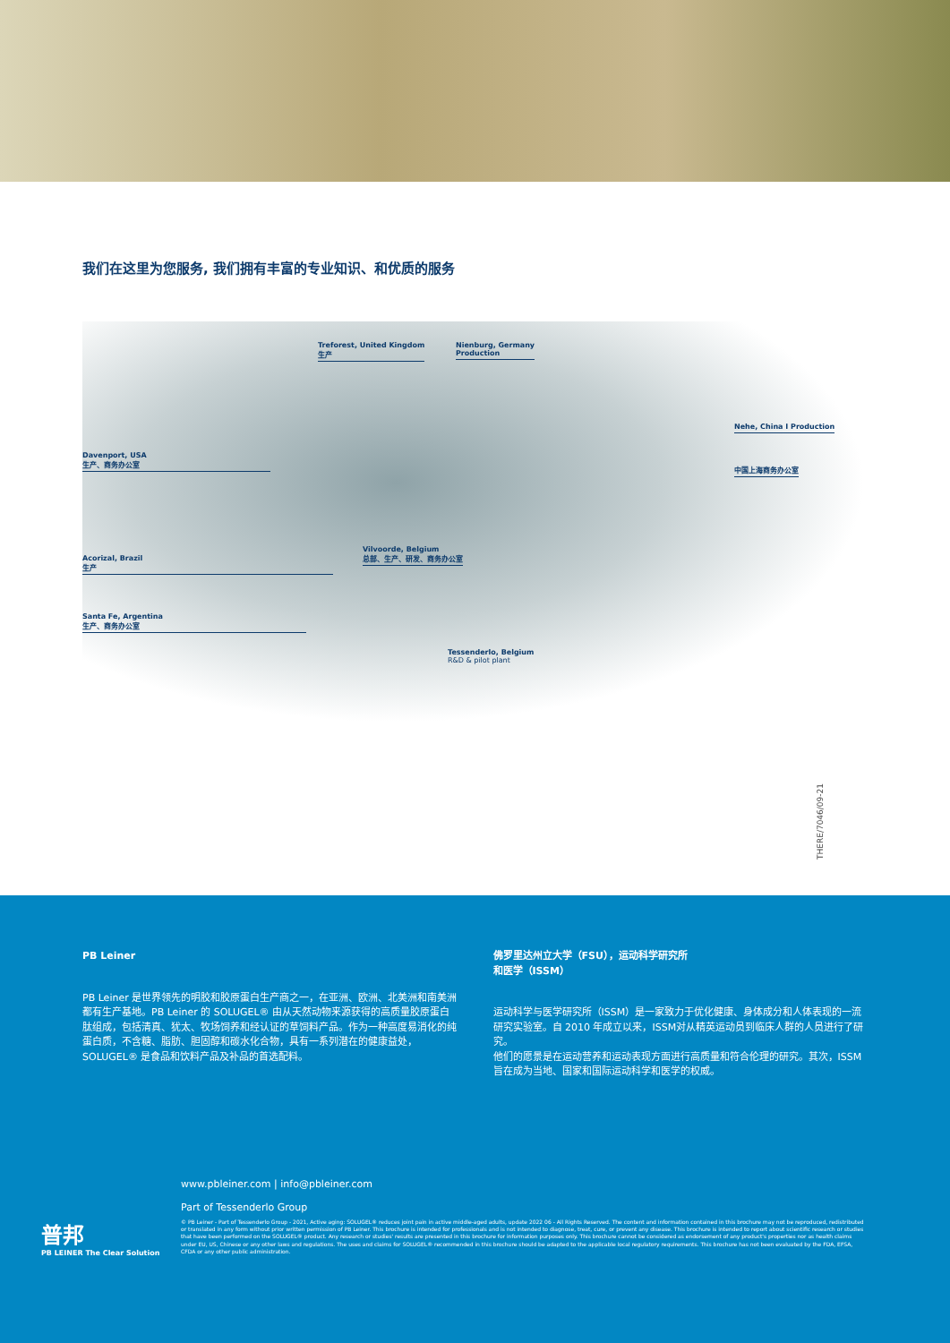我们在这里为您服务, 我们拥有丰富的专业知识、和优质的服务
Treforest, United Kingdom
生产
Nienburg, Germany
Production
Davenport, USA
生产、商务办公室
Nehe, China I Production
中国上海商务办公室
Acorizal, Brazil
生产
Vilvoorde, Belgium
总部、生产、研发、商务办公室
Santa Fe, Argentina
生产、商务办公室
Tessenderlo, Belgium
R&D & pilot plant
THERE/7046/09-21
PB Leiner
PB Leiner 是世界领先的明胶和胶原蛋白生产商之一，在亚洲、欧洲、北美洲和南美洲都有生产基地。PB Leiner 的 SOLUGEL® 由从天然动物来源获得的高质量胶原蛋白肽组成，包括清真、犹太、牧场饲养和经认证的草饲料产品。作为一种高度易消化的纯蛋白质，不含糖、脂肪、胆固醇和碳水化合物，具有一系列潜在的健康益处，SOLUGEL® 是食品和饮料产品及补品的首选配料。
佛罗里达州立大学（FSU），运动科学研究所
和医学（ISSM）
运动科学与医学研究所（ISSM）是一家致力于优化健康、身体成分和人体表现的一流研究实验室。自 2010 年成立以来，ISSM对从精英运动员到临床人群的人员进行了研究。
他们的愿景是在运动营养和运动表现方面进行高质量和符合伦理的研究。其次，ISSM 旨在成为当地、国家和国际运动科学和医学的权威。
www.pbleiner.com | info@pbleiner.com
Part of Tessenderlo Group
© PB Leiner - Part of Tessenderlo Group - 2021, Active aging: SOLUGEL® reduces joint pain in active middle-aged adults, update 2022 06 - All Rights Reserved. The content and information contained in this brochure may not be reproduced, redistributed or translated in any form without prior written permission of PB Leiner. This brochure is intended for professionals and is not intended to diagnose, treat, cure, or prevent any disease. This brochure is intended to report about scientific research or studies that have been performed on the SOLUGEL® product. Any research or studies' results are presented in this brochure for information purposes only. This brochure cannot be considered as endorsement of any product's properties nor as health claims under EU, US, Chinese or any other laws and regulations. The uses and claims for SOLUGEL® recommended in this brochure should be adapted to the applicable local regulatory requirements. This brochure has not been evaluated by the FDA, EFSA, CFDA or any other public administration.
普邦
PB LEINER The Clear Solution